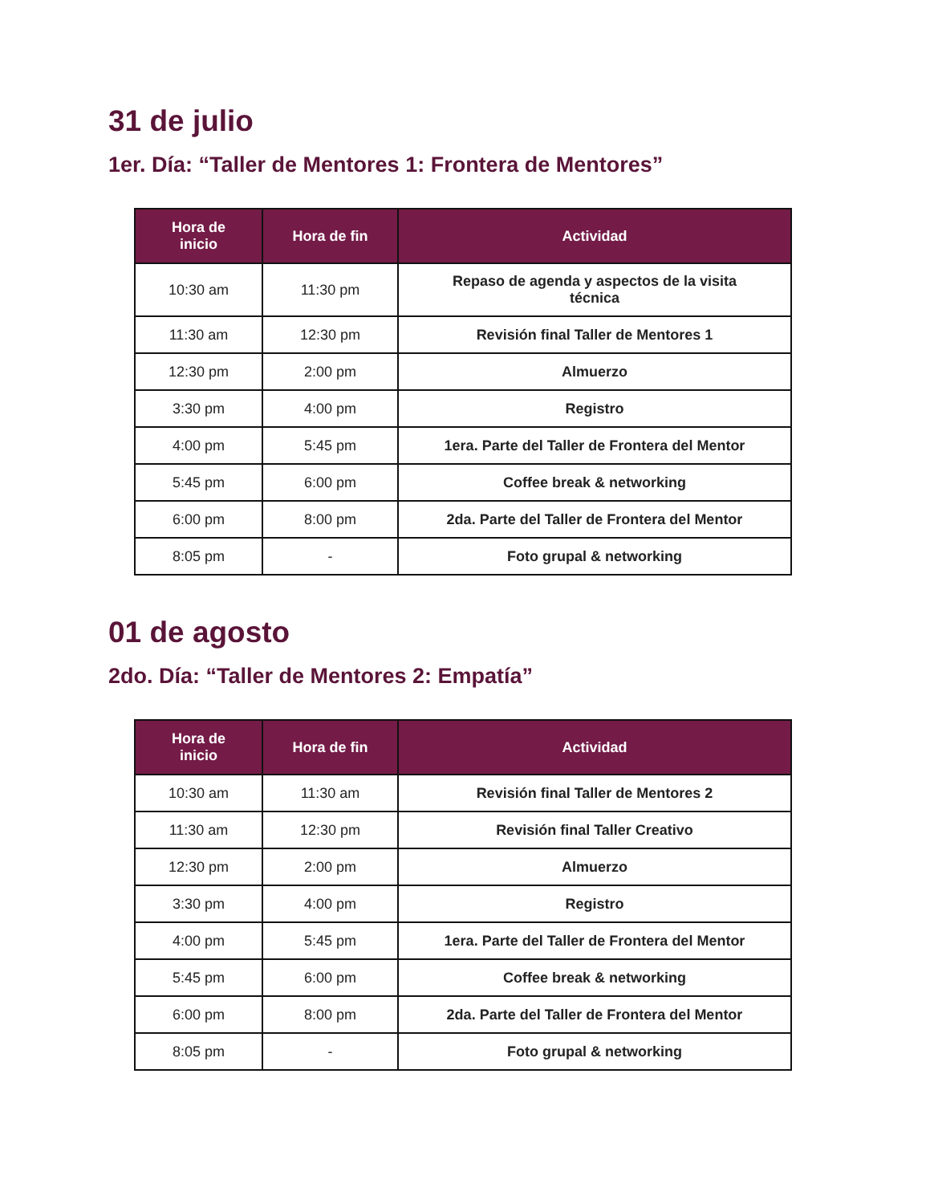31 de julio
1er. Día: “Taller de Mentores 1: Frontera de Mentores”
| Hora de inicio | Hora de fin | Actividad |
| --- | --- | --- |
| 10:30 am | 11:30 pm | Repaso de agenda y aspectos de la visita técnica |
| 11:30 am | 12:30 pm | Revisión final Taller de Mentores 1 |
| 12:30 pm | 2:00 pm | Almuerzo |
| 3:30 pm | 4:00 pm | Registro |
| 4:00 pm | 5:45 pm | 1era. Parte del Taller de Frontera del Mentor |
| 5:45 pm | 6:00 pm | Coffee break & networking |
| 6:00 pm | 8:00 pm | 2da. Parte del Taller de Frontera del Mentor |
| 8:05 pm | - | Foto grupal & networking |
01 de agosto
2do. Día: “Taller de Mentores 2: Empatía”
| Hora de inicio | Hora de fin | Actividad |
| --- | --- | --- |
| 10:30 am | 11:30 am | Revisión final Taller de Mentores 2 |
| 11:30 am | 12:30 pm | Revisión final Taller Creativo |
| 12:30 pm | 2:00 pm | Almuerzo |
| 3:30 pm | 4:00 pm | Registro |
| 4:00 pm | 5:45 pm | 1era. Parte del Taller de Frontera del Mentor |
| 5:45 pm | 6:00 pm | Coffee break & networking |
| 6:00 pm | 8:00 pm | 2da. Parte del Taller de Frontera del Mentor |
| 8:05 pm | - | Foto grupal & networking |